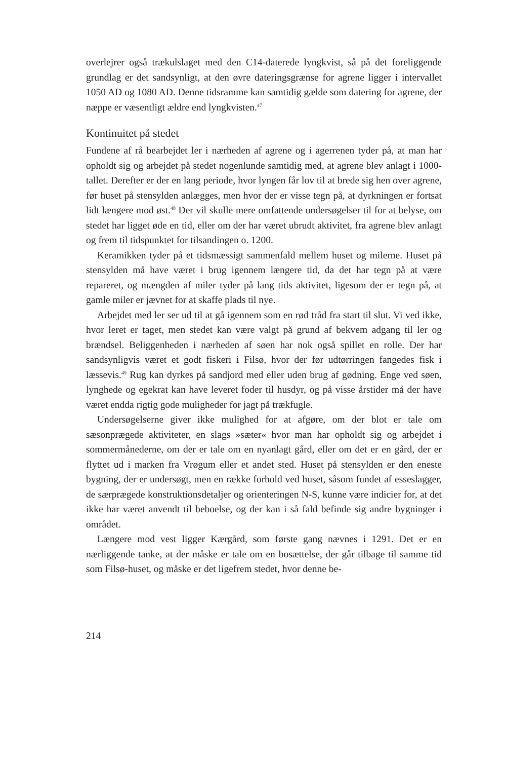overlejrer også trækulslaget med den C14-daterede lyngkvist, så på det foreliggende grundlag er det sandsynligt, at den øvre dateringsgrænse for agrene ligger i intervallet 1050 AD og 1080 AD. Denne tidsramme kan samtidig gælde som datering for agrene, der næppe er væsentligt ældre end lyngkvisten.<sup>47</sup>
Kontinuitet på stedet
Fundene af rå bearbejdet ler i nærheden af agrene og i agerrenen tyder på, at man har opholdt sig og arbejdet på stedet nogenlunde samtidig med, at agrene blev anlagt i 1000-tallet. Derefter er der en lang periode, hvor lyngen får lov til at brede sig hen over agrene, før huset på stensylden anlægges, men hvor der er visse tegn på, at dyrkningen er fortsat lidt længere mod øst.<sup>48</sup> Der vil skulle mere omfattende undersøgelser til for at belyse, om stedet har ligget øde en tid, eller om der har været ubrudt aktivitet, fra agrene blev anlagt og frem til tidspunktet for tilsandingen o. 1200.
Keramikken tyder på et tidsmæssigt sammenfald mellem huset og milerne. Huset på stensylden må have været i brug igennem længere tid, da det har tegn på at være repareret, og mængden af miler tyder på lang tids aktivitet, ligesom der er tegn på, at gamle miler er jævnet for at skaffe plads til nye.
Arbejdet med ler ser ud til at gå igennem som en rød tråd fra start til slut. Vi ved ikke, hvor leret er taget, men stedet kan være valgt på grund af bekvem adgang til ler og brændsel. Beliggenheden i nærheden af søen har nok også spillet en rolle. Der har sandsynligvis været et godt fiskeri i Filsø, hvor der før udtørringen fangedes fisk i læssevis.<sup>49</sup> Rug kan dyrkes på sandjord med eller uden brug af gødning. Enge ved søen, lynghede og egekrat kan have leveret foder til husdyr, og på visse årstider må der have været endda rigtig gode muligheder for jagt på trækfugle.
Undersøgelserne giver ikke mulighed for at afgøre, om der blot er tale om sæsonprægede aktiviteter, en slags »sæter« hvor man har opholdt sig og arbejdet i sommermånederne, om der er tale om en nyanlagt gård, eller om det er en gård, der er flyttet ud i marken fra Vrøgum eller et andet sted. Huset på stensylden er den eneste bygning, der er undersøgt, men en række forhold ved huset, såsom fundet af esseslagger, de særprægede konstruktionsdetaljer og orienteringen N-S, kunne være indicier for, at det ikke har været anvendt til beboelse, og der kan i så fald befinde sig andre bygninger i området.
Længere mod vest ligger Kærgård, som første gang nævnes i 1291. Det er en nærliggende tanke, at der måske er tale om en bosættelse, der går tilbage til samme tid som Filsø-huset, og måske er det ligefrem stedet, hvor denne be-
214